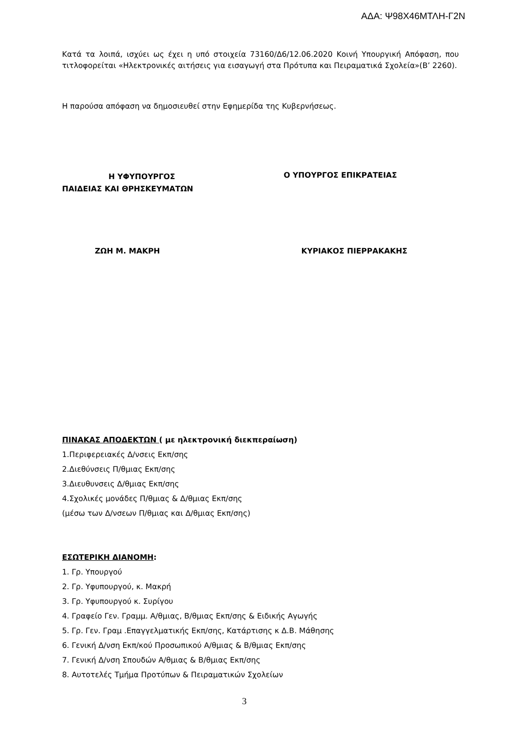ΑΔΑ: Ψ98Χ46ΜΤΛΗ-Γ2Ν
Κατά τα λοιπά, ισχύει ως έχει η υπό στοιχεία 73160/Δ6/12.06.2020 Κοινή Υπουργική Απόφαση, που τιτλοφορείται «Ηλεκτρονικές αιτήσεις για εισαγωγή στα Πρότυπα και Πειραματικά Σχολεία»(Β’ 2260).
Η παρούσα απόφαση να δημοσιευθεί στην Εφημερίδα της Κυβερνήσεως.
Η ΥΦΥΠΟΥΡΓΟΣ
ΠΑΙΔΕΙΑΣ ΚΑΙ ΘΡΗΣΚΕΥΜΑΤΩΝ
Ο ΥΠΟΥΡΓΟΣ ΕΠΙΚΡΑΤΕΙΑΣ
ΖΩΗ Μ. ΜΑΚΡΗ ΚΥΡΙΑΚΟΣ ΠΙΕΡΡΑΚΑΚΗΣ
ΠΙΝΑΚΑΣ ΑΠΟΔΕΚΤΩΝ ( με ηλεκτρονική διεκπεραίωση)
1.Περιφερειακές Δ/νσεις Εκπ/σης
2.Διεθύνσεις Π/θμιας Εκπ/σης
3.Διευθυνσεις Δ/θμιας Εκπ/σης
4.Σχολικές μονάδες Π/θμιας & Δ/θμιας Εκπ/σης
(μέσω των Δ/νσεων Π/θμιας και Δ/θμιας Εκπ/σης)
ΕΣΩΤΕΡΙΚΗ ΔΙΑΝΟΜΗ:
1. Γρ. Υπουργού
2. Γρ. Υφυπουργού, κ. Μακρή
3. Γρ. Υφυπουργού κ. Συρίγου
4. Γραφείο Γεν. Γραμμ. Α/θμιας, Β/θμιας Εκπ/σης & Ειδικής Αγωγής
5. Γρ. Γεν. Γραμ .Επαγγελματικής Εκπ/σης, Κατάρτισης κ Δ.Β. Μάθησης
6. Γενική Δ/νση Εκπ/κού Προσωπικού Α/θμιας & Β/θμιας Εκπ/σης
7. Γενική Δ/νση Σπουδών Α/θμιας & Β/θμιας Εκπ/σης
8. Αυτοτελές Τμήμα Προτύπων & Πειραματικών Σχολείων
3